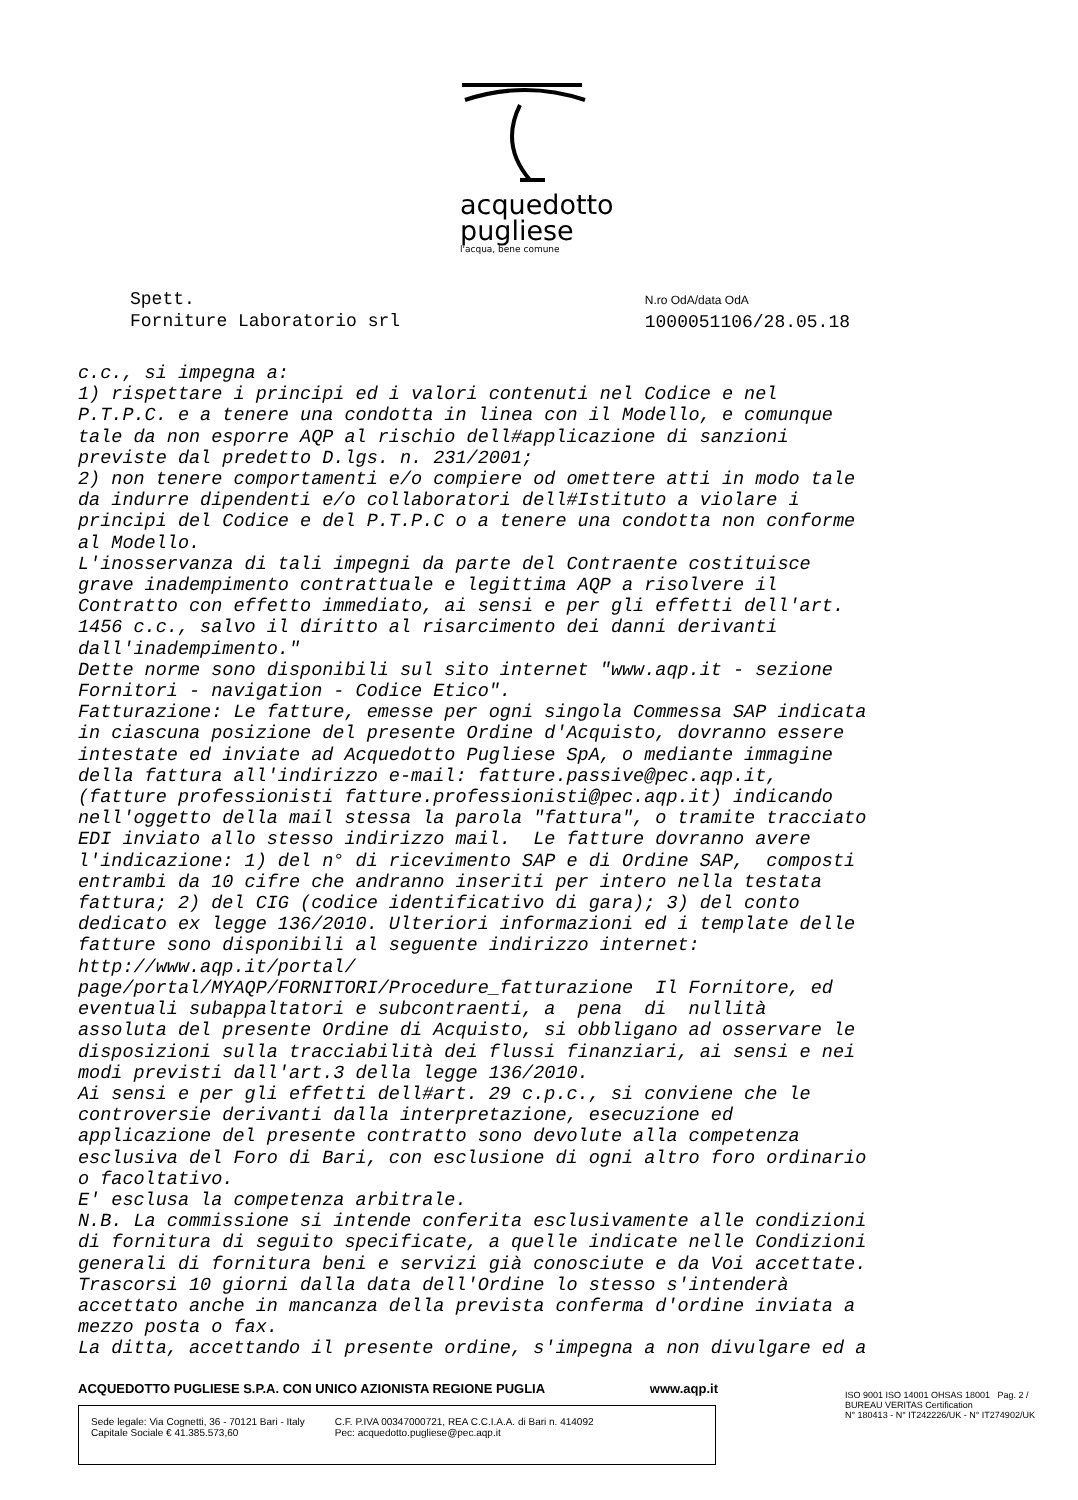acquedotto
pugliese
l'acqua, bene comune
Spett.
Forniture Laboratorio srl
N.ro OdA/data OdA
1000051106/28.05.18
c.c., si impegna a: 1) rispettare i principi ed i valori contenuti nel Codice e nel P.T.P.C. e a tenere una condotta in linea con il Modello, e comunque tale da non esporre AQP al rischio dell#applicazione di sanzioni previste dal predetto D.lgs. n. 231/2001; 2) non tenere comportamenti e/o compiere od omettere atti in modo tale da indurre dipendenti e/o collaboratori dell#Istituto a violare i principi del Codice e del P.T.P.C o a tenere una condotta non conforme al Modello. L'inosservanza di tali impegni da parte del Contraente costituisce grave inadempimento contrattuale e legittima AQP a risolvere il Contratto con effetto immediato, ai sensi e per gli effetti dell'art. 1456 c.c., salvo il diritto al risarcimento dei danni derivanti dall'inadempimento." Dette norme sono disponibili sul sito internet "www.aqp.it - sezione Fornitori - navigation - Codice Etico". Fatturazione: Le fatture, emesse per ogni singola Commessa SAP indicata in ciascuna posizione del presente Ordine d'Acquisto, dovranno essere intestate ed inviate ad Acquedotto Pugliese SpA, o mediante immagine della fattura all'indirizzo e-mail: fatture.passive@pec.aqp.it, (fatture professionisti fatture.professionisti@pec.aqp.it) indicando nell'oggetto della mail stessa la parola "fattura", o tramite tracciato EDI inviato allo stesso indirizzo mail. Le fatture dovranno avere l'indicazione: 1) del n° di ricevimento SAP e di Ordine SAP, composti entrambi da 10 cifre che andranno inseriti per intero nella testata fattura; 2) del CIG (codice identificativo di gara); 3) del conto dedicato ex legge 136/2010. Ulteriori informazioni ed i template delle fatture sono disponibili al seguente indirizzo internet: http://www.aqp.it/portal/ page/portal/MYAQP/FORNITORI/Procedure_fatturazione Il Fornitore, ed eventuali subappaltatori e subcontraenti, a pena di nullità assoluta del presente Ordine di Acquisto, si obbligano ad osservare le disposizioni sulla tracciabilità dei flussi finanziari, ai sensi e nei modi previsti dall'art.3 della legge 136/2010. Ai sensi e per gli effetti dell#art. 29 c.p.c., si conviene che le controversie derivanti dalla interpretazione, esecuzione ed applicazione del presente contratto sono devolute alla competenza esclusiva del Foro di Bari, con esclusione di ogni altro foro ordinario o facoltativo. E' esclusa la competenza arbitrale. N.B. La commissione si intende conferita esclusivamente alle condizioni di fornitura di seguito specificate, a quelle indicate nelle Condizioni generali di fornitura beni e servizi già conosciute e da Voi accettate. Trascorsi 10 giorni dalla data dell'Ordine lo stesso s'intenderà accettato anche in mancanza della prevista conferma d'ordine inviata a mezzo posta o fax. La ditta, accettando il presente ordine, s'impegna a non divulgare ed a
ACQUEDOTTO PUGLIESE S.P.A. CON UNICO AZIONISTA REGIONE PUGLIA www.aqp.it
Sede legale: Via Cognetti, 36 - 70121 Bari - Italy
Capitale Sociale € 41.385.573,60
C.F. P.IVA 00347000721, REA C.C.I.A.A. di Bari n. 414092
Pec: acquedotto.pugliese@pec.aqp.it
ISO 9001 ISO 14001 OHSAS 18001 Pag. 2 /
BUREAU VERITAS Certification
N° 180413 - N° IT242226/UK - N° IT274902/UK